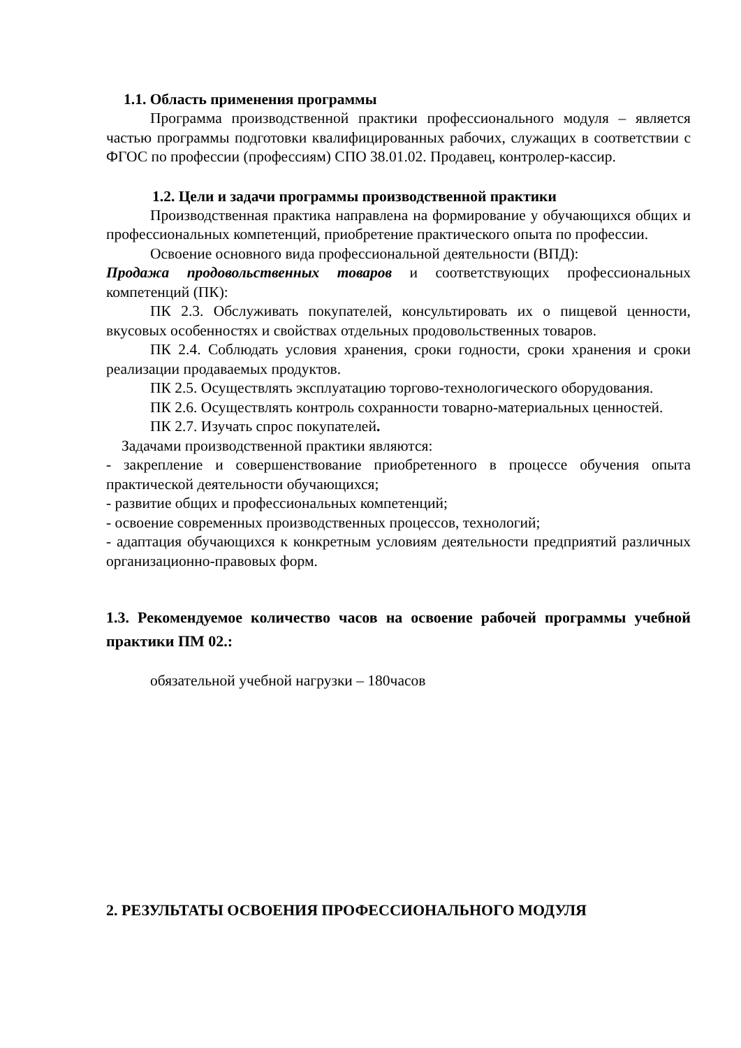1.1. Область применения программы
Программа производственной практики профессионального модуля – является частью программы подготовки квалифицированных рабочих, служащих в соответствии с ФГОС по профессии (профессиям) СПО 38.01.02. Продавец, контролер-кассир.
1.2. Цели и задачи программы производственной практики
Производственная практика направлена на формирование у обучающихся общих и профессиональных компетенций, приобретение практического опыта по профессии.
Освоение основного вида профессиональной деятельности (ВПД):
Продажа продовольственных товаров и соответствующих профессиональных компетенций (ПК):
ПК 2.3. Обслуживать покупателей, консультировать их о пищевой ценности, вкусовых особенностях и свойствах отдельных продовольственных товаров.
ПК 2.4. Соблюдать условия хранения, сроки годности, сроки хранения и сроки реализации продаваемых продуктов.
ПК 2.5. Осуществлять эксплуатацию торгово-технологического оборудования.
ПК 2.6. Осуществлять контроль сохранности товарно-материальных ценностей.
ПК 2.7. Изучать спрос покупателей.
Задачами производственной практики являются:
- закрепление и совершенствование приобретенного в процессе обучения опыта практической деятельности обучающихся;
- развитие общих и профессиональных компетенций;
- освоение современных производственных процессов, технологий;
- адаптация обучающихся к конкретным условиям деятельности предприятий различных организационно-правовых форм.
1.3. Рекомендуемое количество часов на освоение рабочей программы учебной практики ПМ 02.:
обязательной учебной нагрузки – 180часов
2. РЕЗУЛЬТАТЫ ОСВОЕНИЯ ПРОФЕССИОНАЛЬНОГО МОДУЛЯ